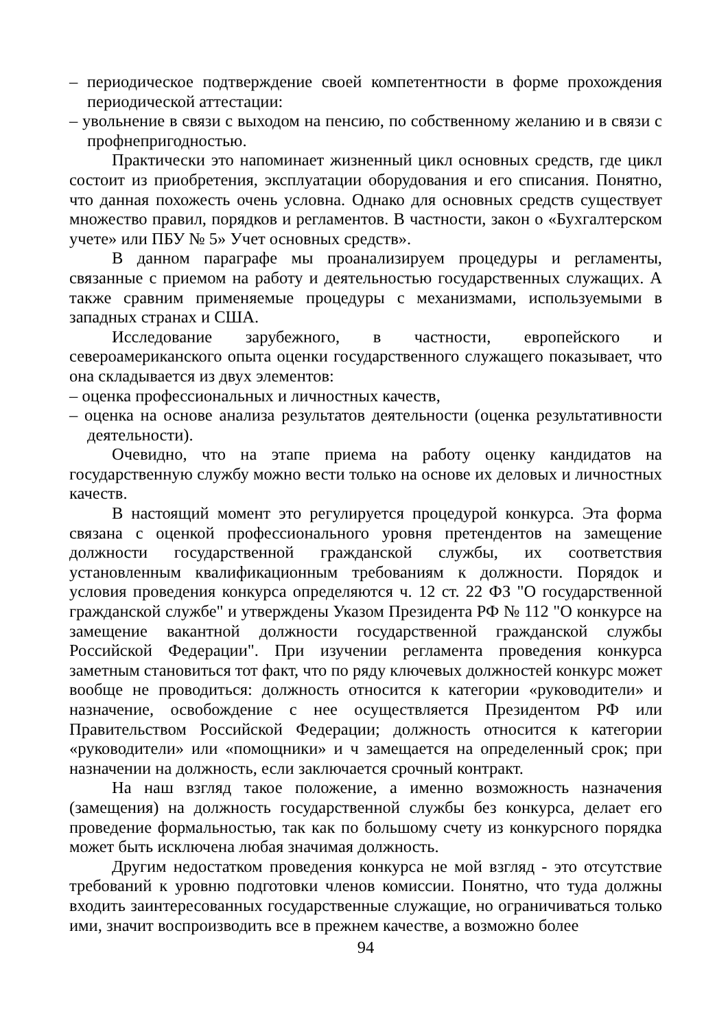– периодическое подтверждение своей компетентности в форме прохождения периодической аттестации:
– увольнение в связи с выходом на пенсию, по собственному желанию и в связи с профнепригодностью.
Практически это напоминает жизненный цикл основных средств, где цикл состоит из приобретения, эксплуатации оборудования и его списания. Понятно, что данная похожесть очень условна. Однако для основных средств существует множество правил, порядков и регламентов. В частности, закон о «Бухгалтерском учете» или ПБУ № 5» Учет основных средств».
В данном параграфе мы проанализируем процедуры и регламенты, связанные с приемом на работу и деятельностью государственных служащих. А также сравним применяемые процедуры с механизмами, используемыми в западных странах и США.
Исследование зарубежного, в частности, европейского и североамериканского опыта оценки государственного служащего показывает, что она складывается из двух элементов:
– оценка профессиональных и личностных качеств,
– оценка на основе анализа результатов деятельности (оценка результативности деятельности).
Очевидно, что на этапе приема на работу оценку кандидатов на государственную службу можно вести только на основе их деловых и личностных качеств.
В настоящий момент это регулируется процедурой конкурса. Эта форма связана с оценкой профессионального уровня претендентов на замещение должности государственной гражданской службы, их соответствия установленным квалификационным требованиям к должности. Порядок и условия проведения конкурса определяются ч. 12 ст. 22 ФЗ "О государственной гражданской службе" и утверждены Указом Президента РФ № 112 "О конкурсе на замещение вакантной должности государственной гражданской службы Российской Федерации". При изучении регламента проведения конкурса заметным становиться тот факт, что по ряду ключевых должностей конкурс может вообще не проводиться: должность относится к категории «руководители» и назначение, освобождение с нее осуществляется Президентом РФ или Правительством Российской Федерации; должность относится к категории «руководители» или «помощники» и ч замещается на определенный срок; при назначении на должность, если заключается срочный контракт.
На наш взгляд такое положение, а именно возможность назначения (замещения) на должность государственной службы без конкурса, делает его проведение формальностью, так как по большому счету из конкурсного порядка может быть исключена любая значимая должность.
Другим недостатком проведения конкурса не мой взгляд - это отсутствие требований к уровню подготовки членов комиссии. Понятно, что туда должны входить заинтересованных государственные служащие, но ограничиваться только ими, значит воспроизводить все в прежнем качестве, а возможно более
94